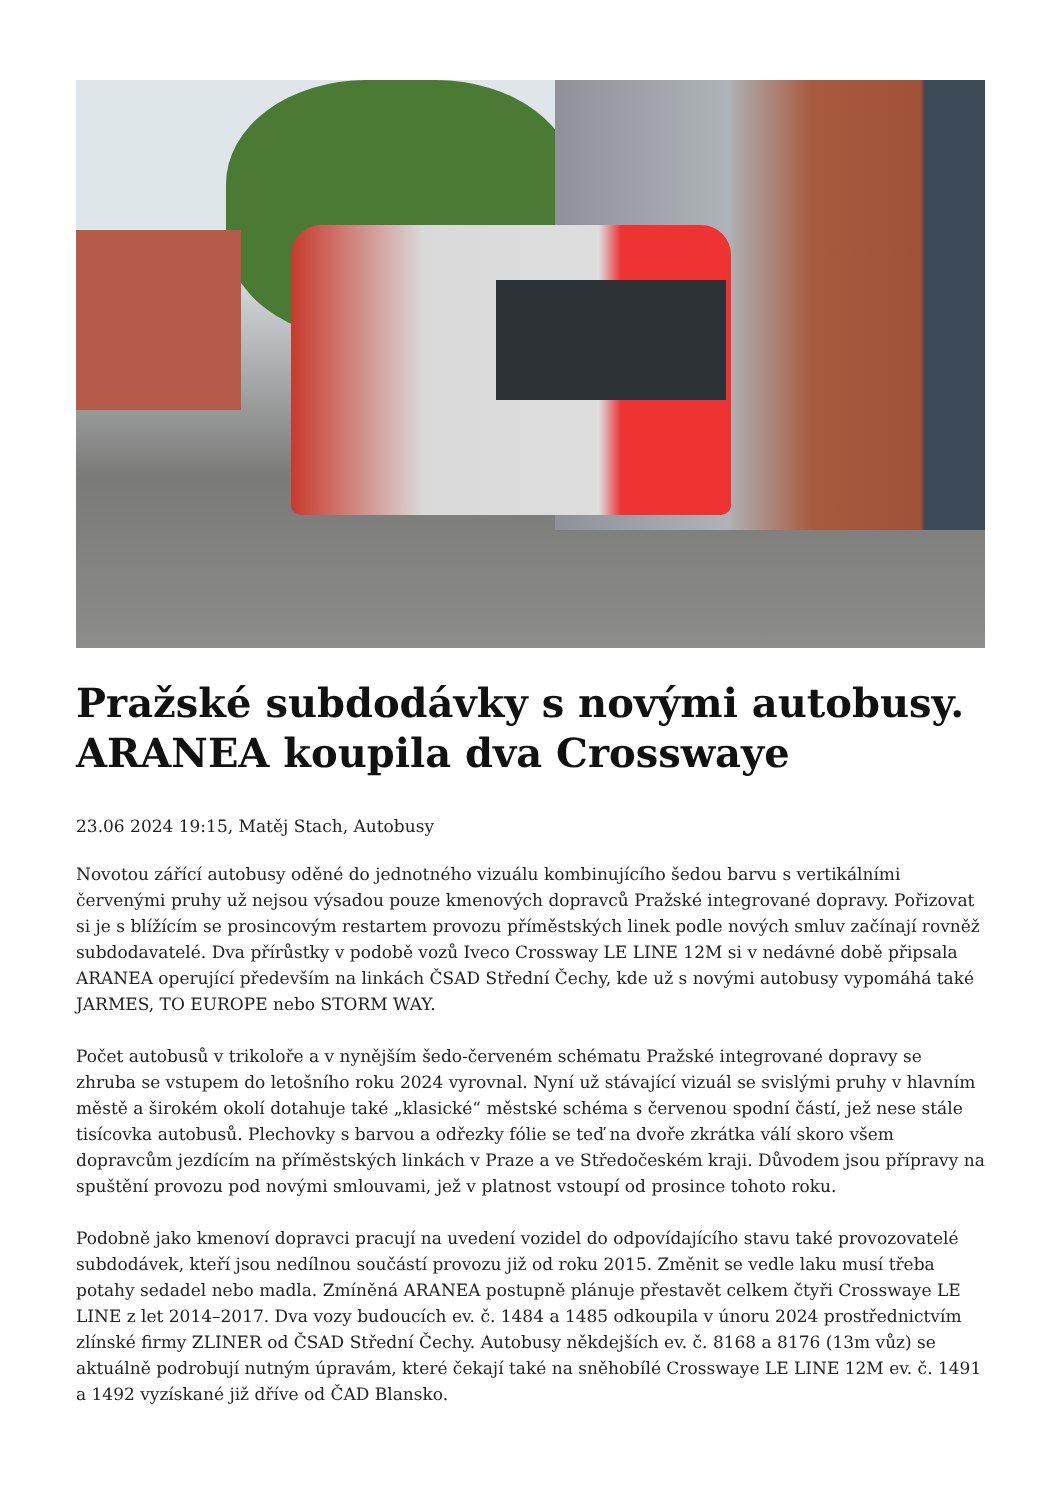Pražské subdodávky s novými autobusy. ARANEA koupila dva Crosswaye
23.06 2024 19:15, Matěj Stach, Autobusy
Novotou zářící autobusy oděné do jednotného vizuálu kombinujícího šedou barvu s vertikálními červenými pruhy už nejsou výsadou pouze kmenových dopravců Pražské integrované dopravy. Pořizovat si je s blížícím se prosincovým restartem provozu příměstských linek podle nových smluv začínají rovněž subdodavatelé. Dva přírůstky v podobě vozů Iveco Crossway LE LINE 12M si v nedávné době připsala ARANEA operující především na linkách ČSAD Střední Čechy, kde už s novými autobusy vypomáhá také JARMES, TO EUROPE nebo STORM WAY.
Počet autobusů v trikoloře a v nynějším šedo-červeném schématu Pražské integrované dopravy se zhruba se vstupem do letošního roku 2024 vyrovnal. Nyní už stávající vizuál se svislými pruhy v hlavním městě a širokém okolí dotahuje také „klasické“ městské schéma s červenou spodní částí, jež nese stále tisícovka autobusů. Plechovky s barvou a odřezky fólie se teď na dvoře zkrátka válí skoro všem dopravcům jezdícím na příměstských linkách v Praze a ve Středočeském kraji. Důvodem jsou přípravy na spuštění provozu pod novými smlouvami, jež v platnost vstoupí od prosince tohoto roku.
Podobně jako kmenoví dopravci pracují na uvedení vozidel do odpovídajícího stavu také provozovatelé subdodávek, kteří jsou nedílnou součástí provozu již od roku 2015. Změnit se vedle laku musí třeba potahy sedadel nebo madla. Zmíněná ARANEA postupně plánuje přestavět celkem čtyři Crosswaye LE LINE z let 2014–2017. Dva vozy budoucích ev. č. 1484 a 1485 odkoupila v únoru 2024 prostřednictvím zlínské firmy ZLINER od ČSAD Střední Čechy. Autobusy někdejších ev. č. 8168 a 8176 (13m vůz) se aktuálně podrobují nutným úpravám, které čekají také na sněhobílé Crosswaye LE LINE 12M ev. č. 1491 a 1492 vyzískané již dříve od ČAD Blansko.